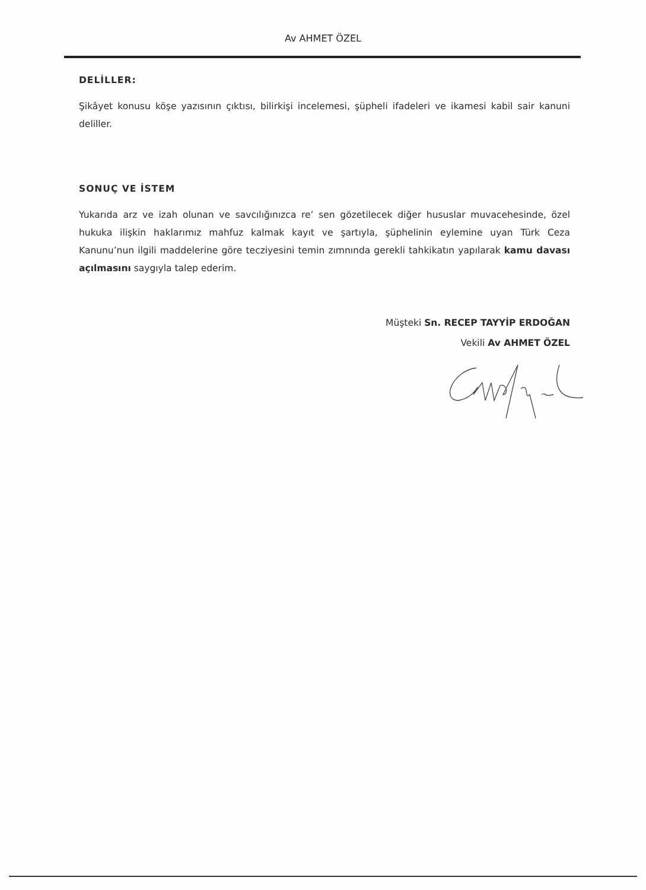Av AHMET ÖZEL
DELİLLER:
Şikâyet konusu köşe yazısının çıktısı, bilirkişi incelemesi, şüpheli ifadeleri ve ikamesi kabil sair kanuni deliller.
SONUÇ VE İSTEM
Yukarıda arz ve izah olunan ve savcılığınızca re’ sen gözetilecek diğer hususlar muvacehesinde, özel hukuka ilişkin haklarımız mahfuz kalmak kayıt ve şartıyla, şüphelinin eylemine uyan Türk Ceza Kanunu’nun ilgili maddelerine göre tecziyesini temin zımnında gerekli tahkikatın yapılarak kamu davası açılmasını saygıyla talep ederim.
Müşteki Sn. RECEP TAYYİP ERDOĞAN
Vekili Av AHMET ÖZEL